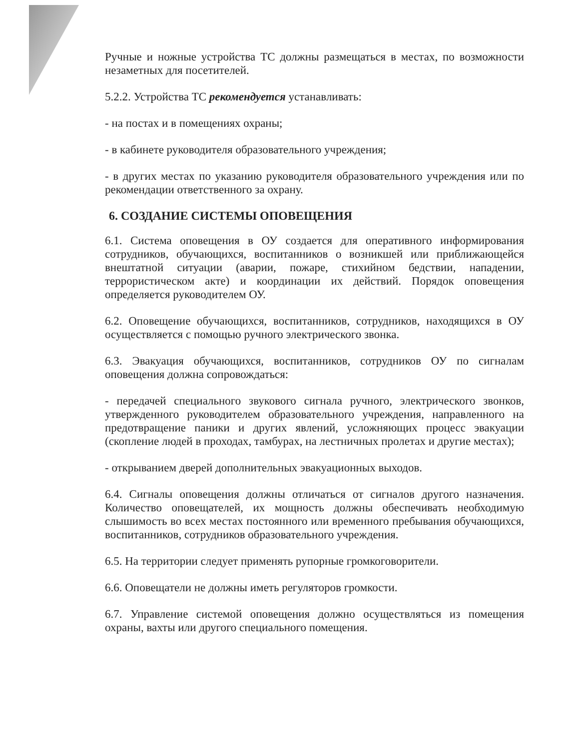Ручные и ножные устройства ТС должны размещаться в местах, по возможности незаметных для посетителей.
5.2.2. Устройства ТС рекомендуется устанавливать:
- на постах и в помещениях охраны;
- в кабинете руководителя образовательного учреждения;
- в других местах по указанию руководителя образовательного учреждения или по рекомендации ответственного за охрану.
6. СОЗДАНИЕ СИСТЕМЫ ОПОВЕЩЕНИЯ
6.1. Система оповещения в ОУ создается для оперативного информирования сотрудников, обучающихся, воспитанников о возникшей или приближающейся внештатной ситуации (аварии, пожаре, стихийном бедствии, нападении, террористическом акте) и координации их действий. Порядок оповещения определяется руководителем ОУ.
6.2. Оповещение обучающихся, воспитанников, сотрудников, находящихся в ОУ осуществляется с помощью ручного электрического звонка.
6.3. Эвакуация обучающихся, воспитанников, сотрудников ОУ по сигналам оповещения должна сопровождаться:
- передачей специального звукового сигнала ручного, электрического звонков, утвержденного руководителем образовательного учреждения, направленного на предотвращение паники и других явлений, усложняющих процесс эвакуации (скопление людей в проходах, тамбурах, на лестничных пролетах и другие местах);
- открыванием дверей дополнительных эвакуационных выходов.
6.4. Сигналы оповещения должны отличаться от сигналов другого назначения. Количество оповещателей, их мощность должны обеспечивать необходимую слышимость во всех местах постоянного или временного пребывания обучающихся, воспитанников, сотрудников образовательного учреждения.
6.5. На территории следует применять рупорные громкоговорители.
6.6. Оповещатели не должны иметь регуляторов громкости.
6.7. Управление системой оповещения должно осуществляться из помещения охраны, вахты или другого специального помещения.